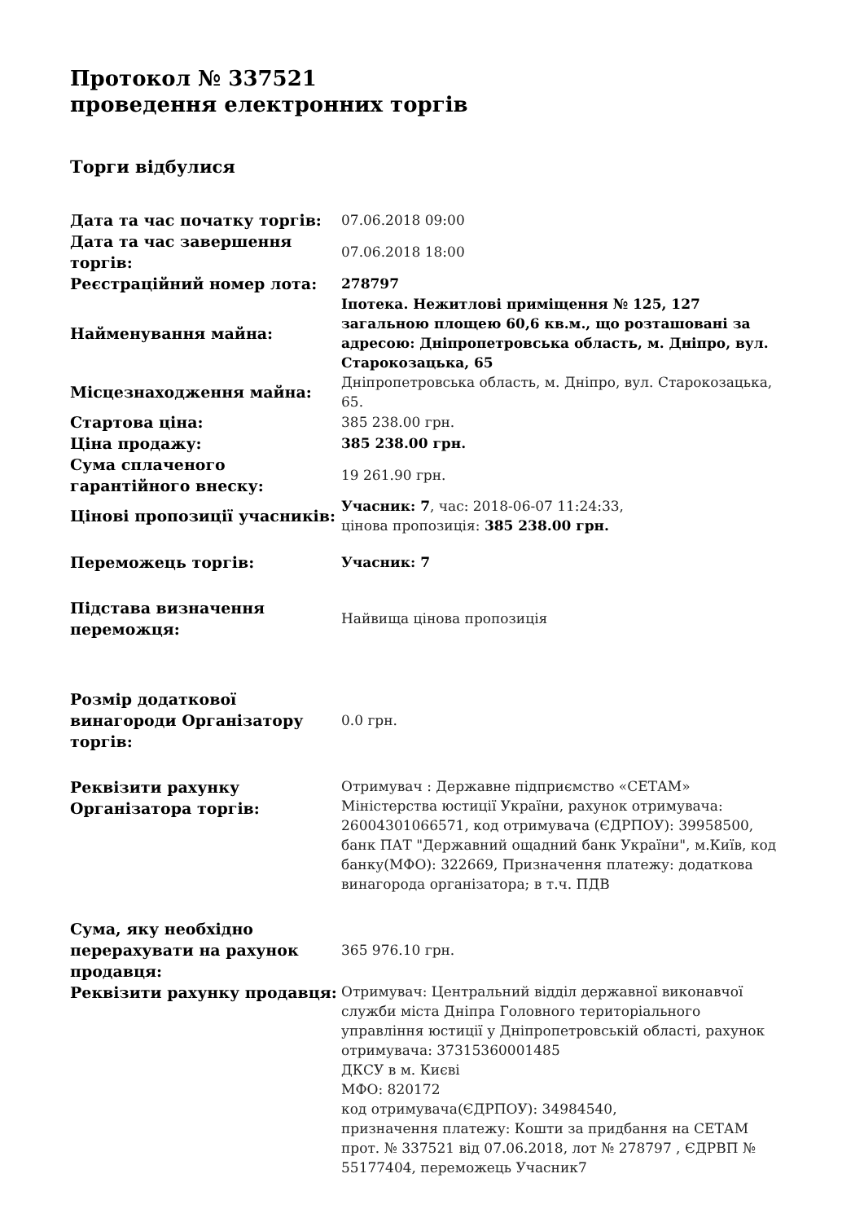Протокол № 337521
проведення електронних торгів
Торги відбулися
| Дата та час початку торгів: | 07.06.2018 09:00 |
| Дата та час завершення торгів: | 07.06.2018 18:00 |
| Реєстраційний номер лота: | 278797 |
| Найменування майна: | Іпотека. Нежитлові приміщення № 125, 127 загальною площею 60,6 кв.м., що розташовані за адресою: Дніпропетровська область, м. Дніпро, вул. Старокозацька, 65 |
| Місцезнаходження майна: | Дніпропетровська область, м. Дніпро, вул. Старокозацька, 65. |
| Стартова ціна: | 385 238.00 грн. |
| Ціна продажу: | 385 238.00 грн. |
| Сума сплаченого гарантійного внеску: | 19 261.90 грн. |
| Цінові пропозиції учасників: | Учасник: 7 , час: 2018-06-07 11:24:33, цінова пропозиція: 385 238.00 грн. |
| Переможець торгів: | Учасник: 7 |
| Підстава визначення переможця: | Найвища цінова пропозиція |
| Розмір додаткової винагороди Організатору торгів: | 0.0 грн. |
| Реквізити рахунку Організатора торгів: | Отримувач : Державне підприємство «СЕТАМ» Міністерства юстиції України, рахунок отримувача: 26004301066571, код отримувача (ЄДРПОУ): 39958500, банк ПАТ "Державний ощадний банк України", м.Київ, код банку(МФО): 322669, Призначення платежу: додаткова винагорода організатора; в т.ч. ПДВ |
| Сума, яку необхідно перерахувати на рахунок продавця: | 365 976.10 грн. |
| Реквізити рахунку продавця: | Отримувач: Центральний відділ державної виконавчої служби міста Дніпра Головного територіального управління юстиції у Дніпропетровській області, рахунок отримувача: 37315360001485 ДКСУ в м. Києві МФО: 820172 код отримувача(ЄДРПОУ): 34984540, призначення платежу: Кошти за придбання на СЕТАМ прот. № 337521 від 07.06.2018, лот № 278797 , ЄДРВП № 55177404, переможець Учасник7 |